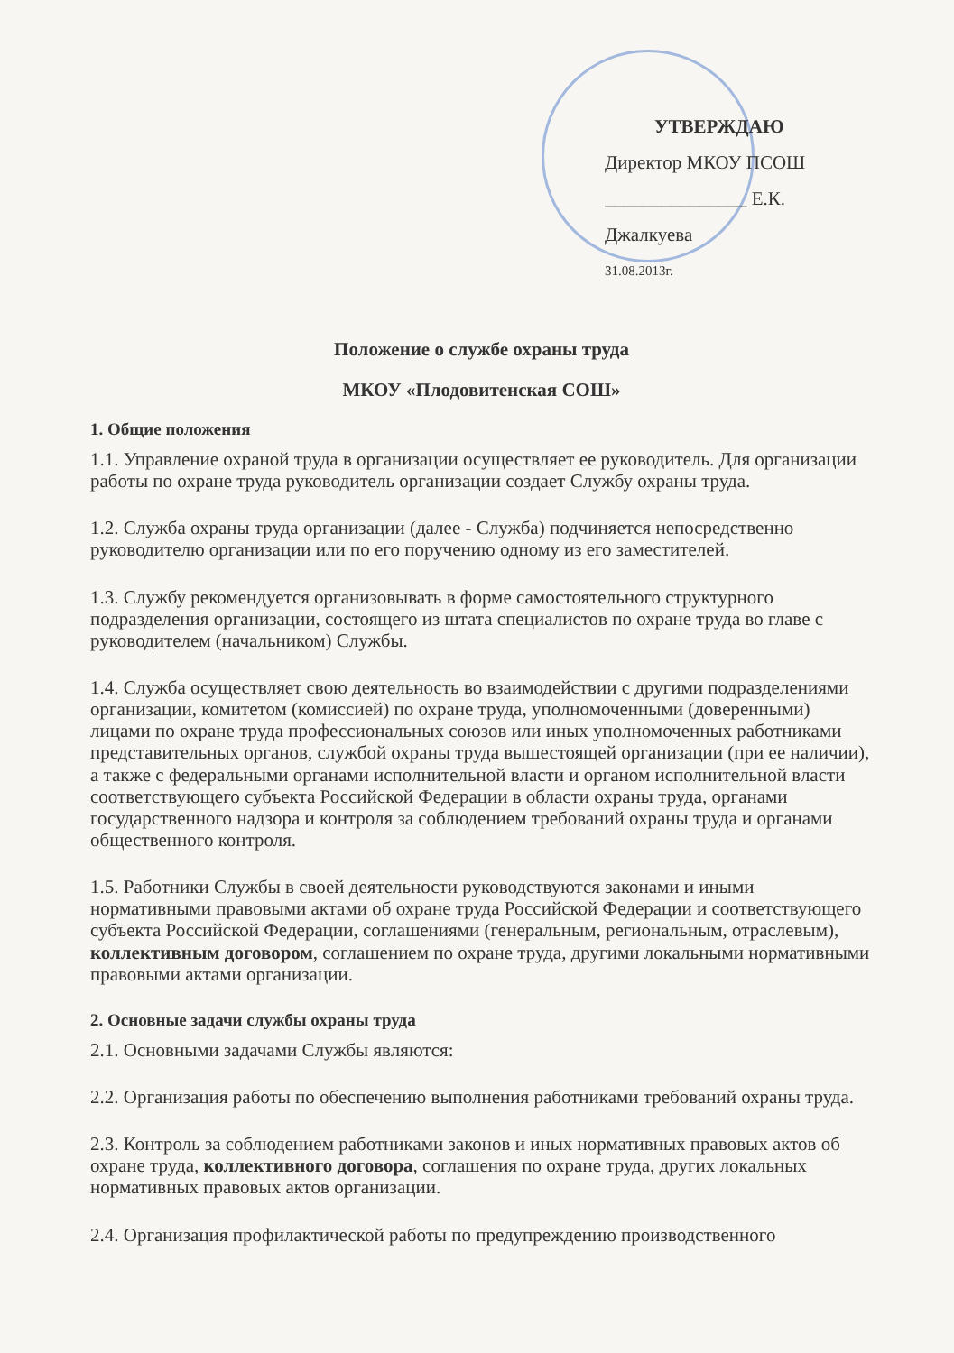УТВЕРЖДАЮ
Директор МКОУ ПСОШ
_______________ Е.К. Джалкуева
31.08.2013г.
Положение о службе охраны труда
МКОУ «Плодовитенская СОШ»
1. Общие положения
1.1. Управление охраной труда в организации осуществляет ее руководитель. Для организации работы по охране труда руководитель организации создает Службу охраны труда.
1.2. Служба охраны труда организации (далее - Служба) подчиняется непосредственно руководителю организации или по его поручению одному из его заместителей.
1.3. Службу рекомендуется организовывать в форме самостоятельного структурного подразделения организации, состоящего из штата специалистов по охране труда во главе с руководителем (начальником) Службы.
1.4. Служба осуществляет свою деятельность во взаимодействии с другими подразделениями организации, комитетом (комиссией) по охране труда, уполномоченными (доверенными) лицами по охране труда профессиональных союзов или иных уполномоченных работниками представительных органов, службой охраны труда вышестоящей организации (при ее наличии), а также с федеральными органами исполнительной власти и органом исполнительной власти соответствующего субъекта Российской Федерации в области охраны труда, органами государственного надзора и контроля за соблюдением требований охраны труда и органами общественного контроля.
1.5. Работники Службы в своей деятельности руководствуются законами и иными нормативными правовыми актами об охране труда Российской Федерации и соответствующего субъекта Российской Федерации, соглашениями (генеральным, региональным, отраслевым), коллективным договором, соглашением по охране труда, другими локальными нормативными правовыми актами организации.
2. Основные задачи службы охраны труда
2.1. Основными задачами Службы являются:
2.2. Организация работы по обеспечению выполнения работниками требований охраны труда.
2.3. Контроль за соблюдением работниками законов и иных нормативных правовых актов об охране труда, коллективного договора, соглашения по охране труда, других локальных нормативных правовых актов организации.
2.4. Организация профилактической работы по предупреждению производственного